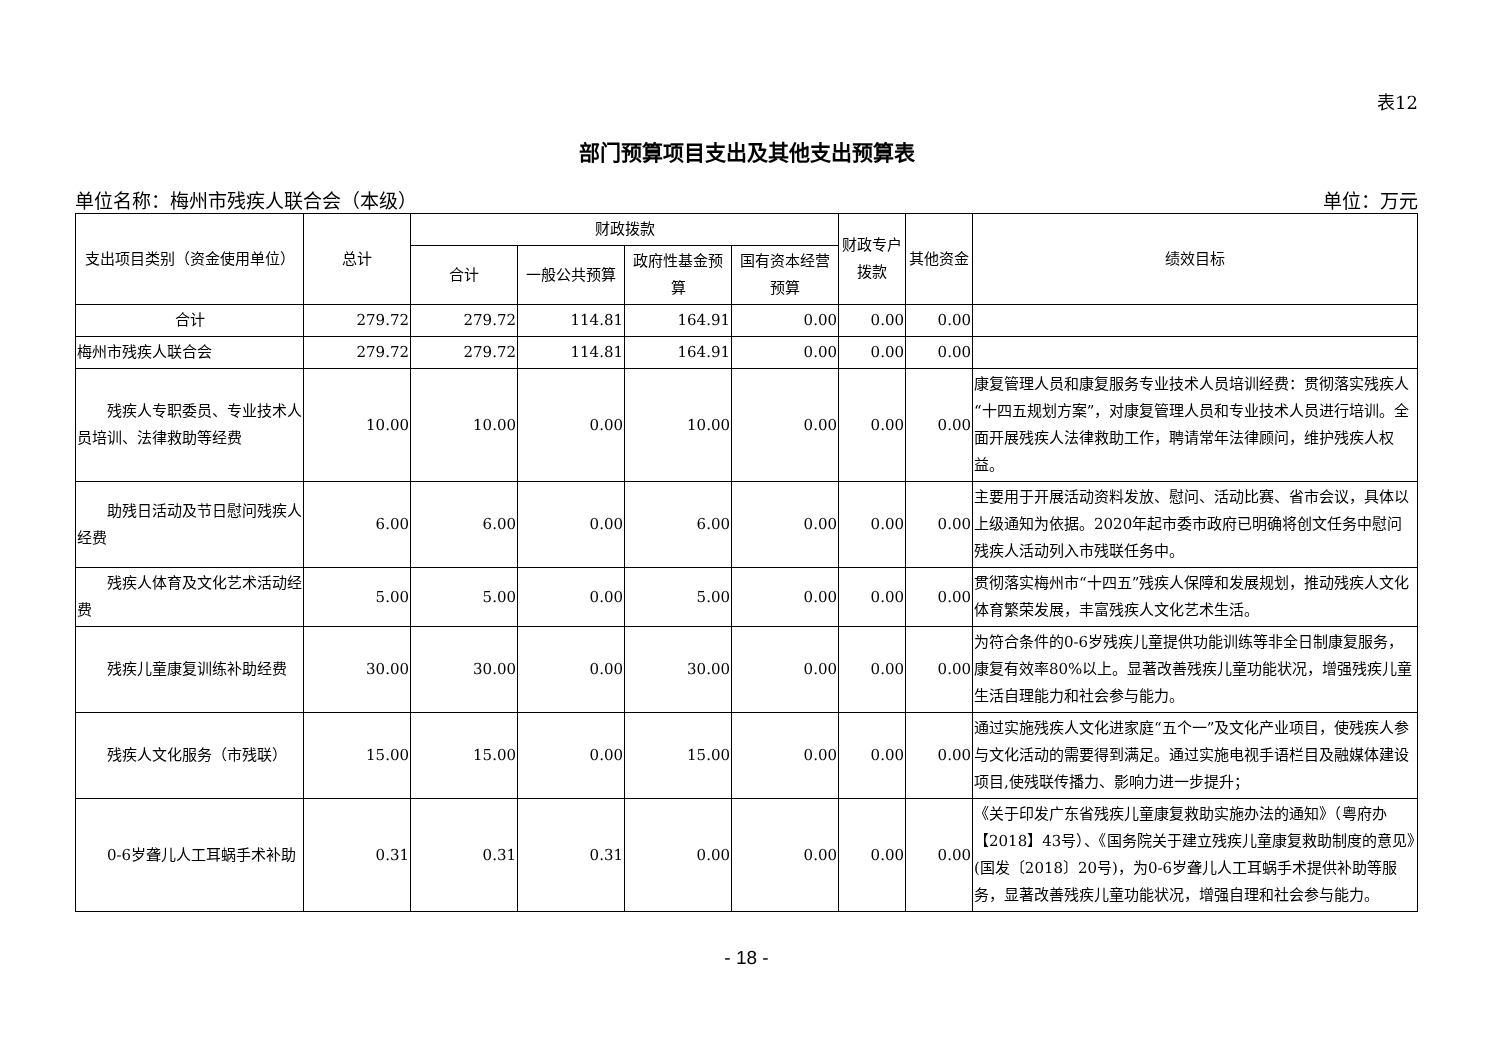表12
部门预算项目支出及其他支出预算表
单位名称：梅州市残疾人联合会（本级） 单位：万元
| 支出项目类别（资金使用单位） | 总计 | 财政拨款 | | | | 财政专户拨款 | 其他资金 | 绩效目标 |
| --- | --- | --- | --- | --- | --- | --- | --- | --- |
| | | 合计 | 一般公共预算 | 政府性基金预算 | 国有资本经营预算 | | | |
| 合计 | 279.72 | 279.72 | 114.81 | 164.91 | 0.00 | 0.00 | 0.00 | |
| 梅州市残疾人联合会 | 279.72 | 279.72 | 114.81 | 164.91 | 0.00 | 0.00 | 0.00 | |
| 残疾人专职委员、专业技术人员培训、法律救助等经费 | 10.00 | 10.00 | 0.00 | 10.00 | 0.00 | 0.00 | 0.00 | 康复管理人员和康复服务专业技术人员培训经费：贯彻落实残疾人“十四五规划方案”，对康复管理人员和专业技术人员进行培训。全面开展残疾人法律救助工作，聘请常年法律顾问，维护残疾人权益。 |
| 助残日活动及节日慰问残疾人经费 | 6.00 | 6.00 | 0.00 | 6.00 | 0.00 | 0.00 | 0.00 | 主要用于开展活动资料发放、慰问、活动比赛、省市会议，具体以上级通知为依据。2020年起市委市政府已明确将创文任务中慰问残疾人活动列入市残联任务中。 |
| 残疾人体育及文化艺术活动经费 | 5.00 | 5.00 | 0.00 | 5.00 | 0.00 | 0.00 | 0.00 | 贯彻落实梅州市“十四五”残疾人保障和发展规划，推动残疾人文化体育繁荣发展，丰富残疾人文化艺术生活。 |
| 残疾儿童康复训练补助经费 | 30.00 | 30.00 | 0.00 | 30.00 | 0.00 | 0.00 | 0.00 | 为符合条件的0-6岁残疾儿童提供功能训练等非全日制康复服务，康复有效率80%以上。显著改善残疾儿童功能状况，增强残疾儿童生活自理能力和社会参与能力。 |
| 残疾人文化服务（市残联） | 15.00 | 15.00 | 0.00 | 15.00 | 0.00 | 0.00 | 0.00 | 通过实施残疾人文化进家庭“五个一”及文化产业项目，使残疾人参与文化活动的需要得到满足。通过实施电视手语栏目及融媒体建设项目,使残联传播力、影响力进一步提升； |
| 0-6岁聋儿人工耳蜗手术补助 | 0.31 | 0.31 | 0.31 | 0.00 | 0.00 | 0.00 | 0.00 | 《关于印发广东省残疾儿童康复救助实施办法的通知》（粤府办【2018】43号）、《国务院关于建立残疾儿童康复救助制度的意见》(国发〔2018〕20号)，为0-6岁聋儿人工耳蜗手术提供补助等服务，显著改善残疾儿童功能状况，增强自理和社会参与能力。 |
- 18 -